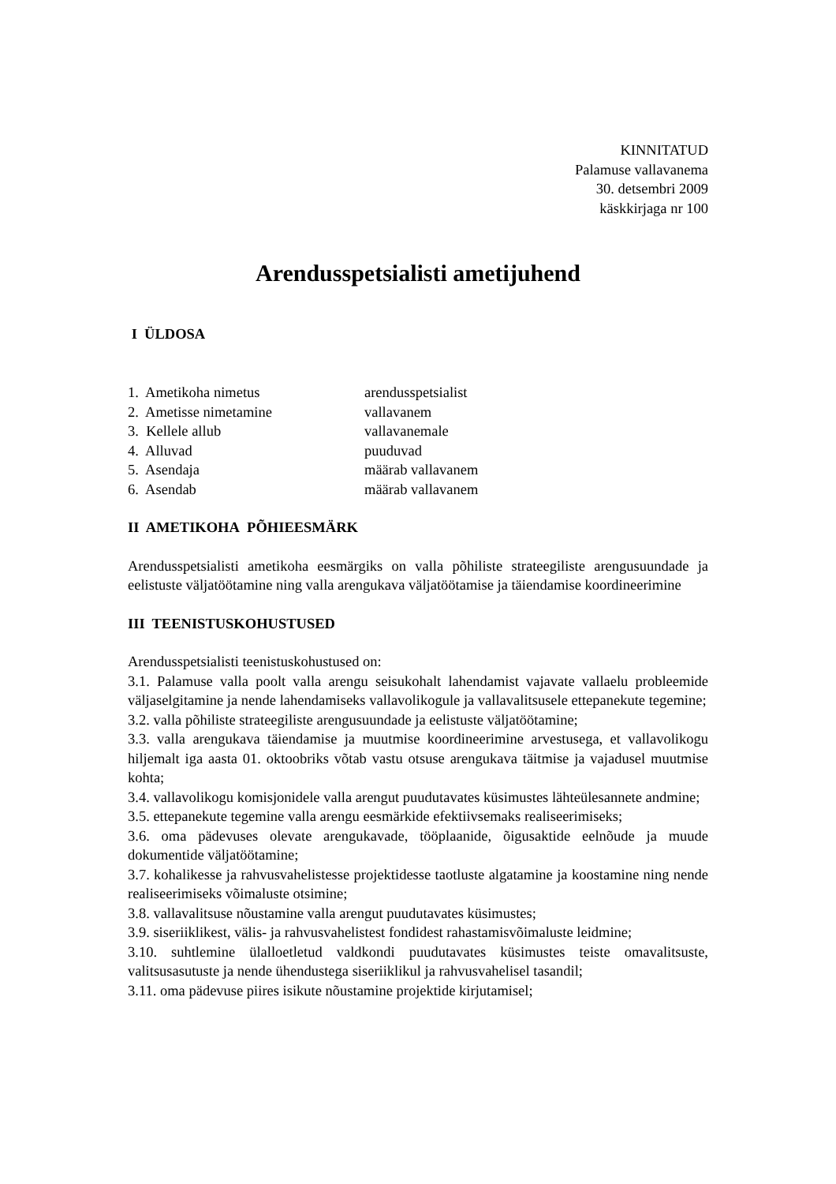KINNITATUD
Palamuse vallavanema
30. detsembri 2009
käskkirjaga nr 100
Arendusspetsialisti ametijuhend
I ÜLDOSA
1. Ametikoha nimetus arendusspetsialist
2. Ametisse nimetamine vallavanem
3. Kellele allub vallavanemale
4. Alluvad puuduvad
5. Asendaja määrab vallavanem
6. Asendab määrab vallavanem
II AMETIKOHA PÕHIEESMÄRK
Arendusspetsialisti ametikoha eesmärgiks on valla põhiliste strateegiliste arengusuundade ja eelistuste väljatöötamine ning valla arengukava väljatöötamise ja täiendamise koordineerimine
III TEENISTUSKOHUSTUSED
Arendusspetsialisti teenistuskohustused on:
3.1. Palamuse valla poolt valla arengu seisukohalt lahendamist vajavate vallaelu probleemide väljaselgitamine ja nende lahendamiseks vallavolikogule ja vallavalitsusele ettepanekute tegemine;
3.2. valla põhiliste strateegiliste arengusuundade ja eelistuste väljatöötamine;
3.3. valla arengukava täiendamise ja muutmise koordineerimine arvestusega, et vallavolikogu hiljemalt iga aasta 01. oktoobriks võtab vastu otsuse arengukava täitmise ja vajadusel muutmise kohta;
3.4. vallavolikogu komisjonidele valla arengut puudutavates küsimustes lähteülesannete andmine;
3.5. ettepanekute tegemine valla arengu eesmärkide efektiivsemaks realiseerimiseks;
3.6. oma pädevuses olevate arengukavade, tööplaanide, õigusaktide eelnõude ja muude dokumentide väljatöötamine;
3.7. kohalikesse ja rahvusvahelistesse projektidesse taotluste algatamine ja koostamine ning nende realiseerimiseks võimaluste otsimine;
3.8. vallavalitsuse nõustamine valla arengut puudutavates küsimustes;
3.9. siseriiklikest, välis- ja rahvusvahelistest fondidest rahastamisvõimaluste leidmine;
3.10. suhtlemine ülalloetletud valdkondi puudutavates küsimustes teiste omavalitsuste, valitsusasutuste ja nende ühendustega siseriiklikul ja rahvusvahelisel tasandil;
3.11. oma pädevuse piires isikute nõustamine projektide kirjutamisel;